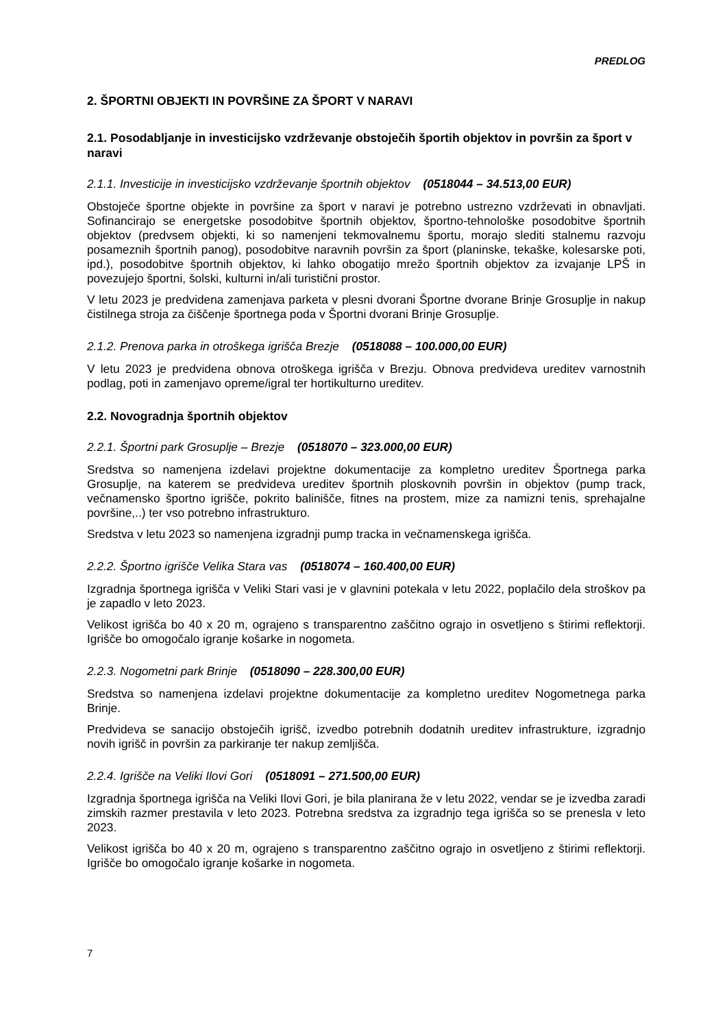PREDLOG
2. ŠPORTNI OBJEKTI IN POVRŠINE ZA ŠPORT V NARAVI
2.1. Posodabljanje in investicijsko vzdrževanje obstoječih športih objektov in površin za šport v naravi
2.1.1. Investicije in investicijsko vzdrževanje športnih objektov (0518044 – 34.513,00 EUR)
Obstoječe športne objekte in površine za šport v naravi je potrebno ustrezno vzdrževati in obnavljati. Sofinancirajo se energetske posodobitve športnih objektov, športno-tehnološke posodobitve športnih objektov (predvsem objekti, ki so namenjeni tekmovalnemu športu, morajo slediti stalnemu razvoju posameznih športnih panog), posodobitve naravnih površin za šport (planinske, tekaške, kolesarske poti, ipd.), posodobitve športnih objektov, ki lahko obogatijo mrežo športnih objektov za izvajanje LPŠ in povezujejo športni, šolski, kulturni in/ali turistični prostor.
V letu 2023 je predvidena zamenjava parketa v plesni dvorani Športne dvorane Brinje Grosuplje in nakup čistilnega stroja za čiščenje športnega poda v Športni dvorani Brinje Grosuplje.
2.1.2. Prenova parka in otroškega igrišča Brezje (0518088 – 100.000,00 EUR)
V letu 2023 je predvidena obnova otroškega igrišča v Brezju. Obnova predvideva ureditev varnostnih podlag, poti in zamenjavo opreme/igral ter hortikulturno ureditev.
2.2. Novogradnja športnih objektov
2.2.1. Športni park Grosuplje – Brezje (0518070 – 323.000,00 EUR)
Sredstva so namenjena izdelavi projektne dokumentacije za kompletno ureditev Športnega parka Grosuplje, na katerem se predvideva ureditev športnih ploskovnih površin in objektov (pump track, večnamensko športno igrišče, pokrito balinišče, fitnes na prostem, mize za namizni tenis, sprehajalne površine,..) ter vso potrebno infrastrukturo.
Sredstva v letu 2023 so namenjena izgradnji pump tracka in večnamenskega igrišča.
2.2.2. Športno igrišče Velika Stara vas (0518074 – 160.400,00 EUR)
Izgradnja športnega igrišča v Veliki Stari vasi je v glavnini potekala v letu 2022, poplačilo dela stroškov pa je zapadlo v leto 2023.
Velikost igrišča bo 40 x 20 m, ograjeno s transparentno zaščitno ograjo in osvetljeno s štirimi reflektorji. Igrišče bo omogočalo igranje košarke in nogometa.
2.2.3. Nogometni park Brinje (0518090 – 228.300,00 EUR)
Sredstva so namenjena izdelavi projektne dokumentacije za kompletno ureditev Nogometnega parka Brinje.
Predvideva se sanacijo obstoječih igrišč, izvedbo potrebnih dodatnih ureditev infrastrukture, izgradnjo novih igrišč in površin za parkiranje ter nakup zemljišča.
2.2.4. Igrišče na Veliki Ilovi Gori (0518091 – 271.500,00 EUR)
Izgradnja športnega igrišča na Veliki Ilovi Gori, je bila planirana že v letu 2022, vendar se je izvedba zaradi zimskih razmer prestavila v leto 2023. Potrebna sredstva za izgradnjo tega igrišča so se prenesla v leto 2023.
Velikost igrišča bo 40 x 20 m, ograjeno s transparentno zaščitno ograjo in osvetljeno z štirimi reflektorji. Igrišče bo omogočalo igranje košarke in nogometa.
7